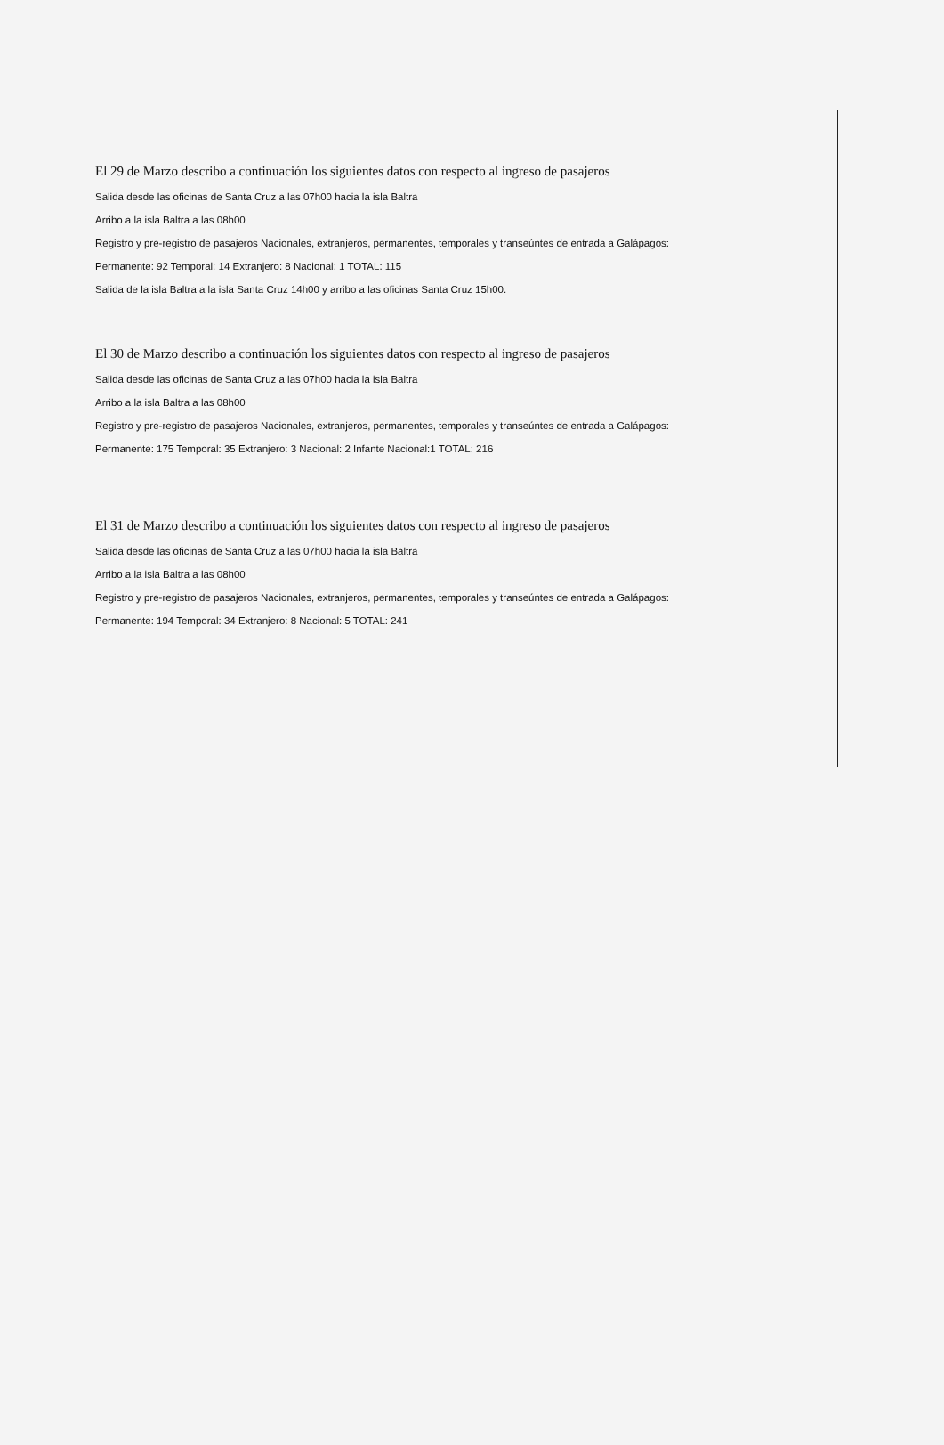El 29 de Marzo describo a continuación los siguientes datos con respecto al ingreso de pasajeros
Salida desde las oficinas de Santa Cruz a las 07h00 hacia la isla Baltra
Arribo a la isla Baltra a las 08h00
Registro y pre-registro de pasajeros Nacionales, extranjeros, permanentes, temporales y transeúntes de entrada a Galápagos:
Permanente: 92 Temporal: 14 Extranjero: 8 Nacional: 1 TOTAL: 115
Salida de la isla Baltra a la isla Santa Cruz 14h00 y arribo a las oficinas Santa Cruz 15h00.
El 30 de Marzo describo a continuación los siguientes datos con respecto al ingreso de pasajeros
Salida desde las oficinas de Santa Cruz a las 07h00 hacia la isla Baltra
Arribo a la isla Baltra a las 08h00
Registro y pre-registro de pasajeros Nacionales, extranjeros, permanentes, temporales y transeúntes de entrada a Galápagos:
Permanente: 175 Temporal: 35 Extranjero: 3 Nacional: 2 Infante Nacional:1 TOTAL: 216
El 31 de Marzo describo a continuación los siguientes datos con respecto al ingreso de pasajeros
Salida desde las oficinas de Santa Cruz a las 07h00 hacia la isla Baltra
Arribo a la isla Baltra a las 08h00
Registro y pre-registro de pasajeros Nacionales, extranjeros, permanentes, temporales y transeúntes de entrada a Galápagos:
Permanente: 194 Temporal: 34 Extranjero: 8 Nacional: 5 TOTAL: 241